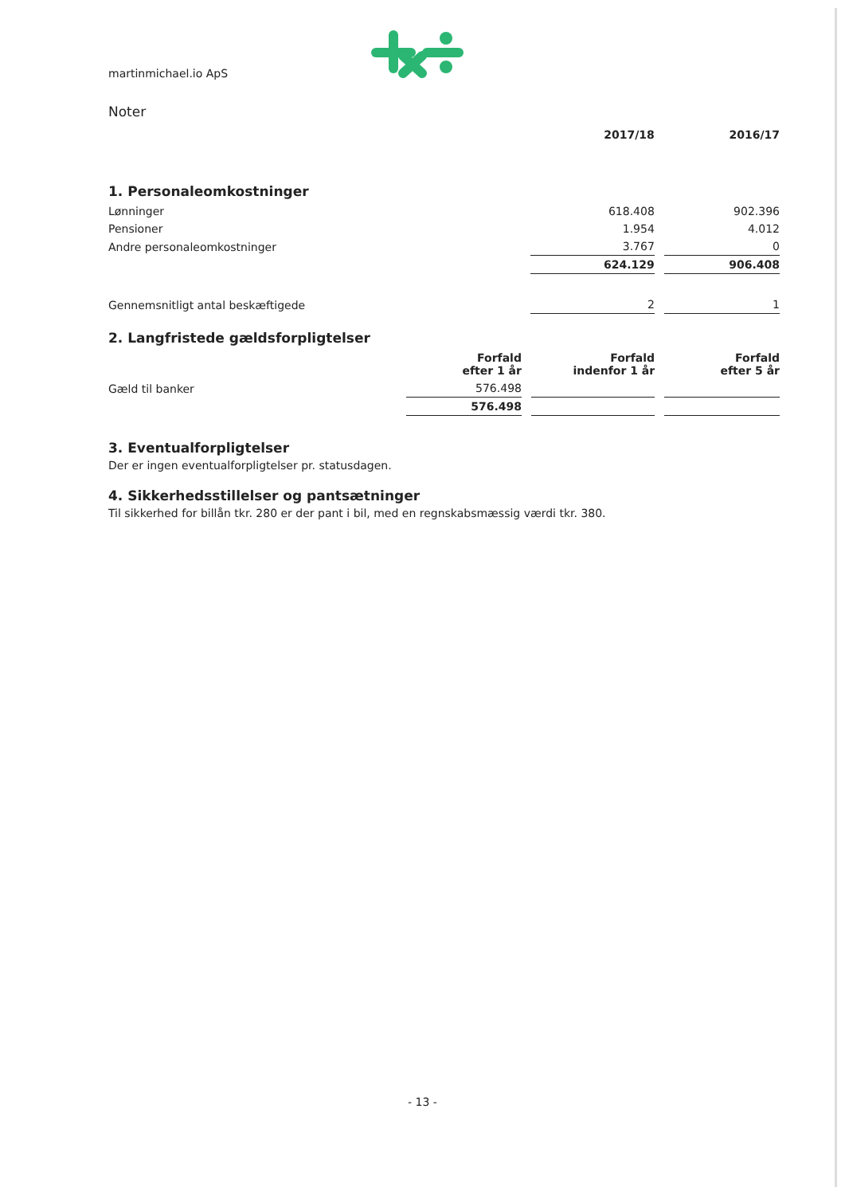martinmichael.io ApS
Noter
| | 2017/18 | 2016/17 |
1. Personaleomkostninger
| Lønninger | 618.408 | 902.396 |
| Pensioner | 1.954 | 4.012 |
| Andre personaleomkostninger | 3.767 | 0 |
| | 624.129 | 906.408 |
| Gennemsnitligt antal beskæftigede | 2 | 1 |
2. Langfristede gældsforpligtelser
| | Forfald efter 1 år | Forfald indenfor 1 år | Forfald efter 5 år |
| Gæld til banker | 576.498 | | |
| | 576.498 | | |
3. Eventualforpligtelser
Der er ingen eventualforpligtelser pr. statusdagen.
4. Sikkerhedsstillelser og pantsætninger
Til sikkerhed for billån tkr. 280 er der pant i bil, med en regnskabsmæssig værdi tkr. 380.
- 13 -